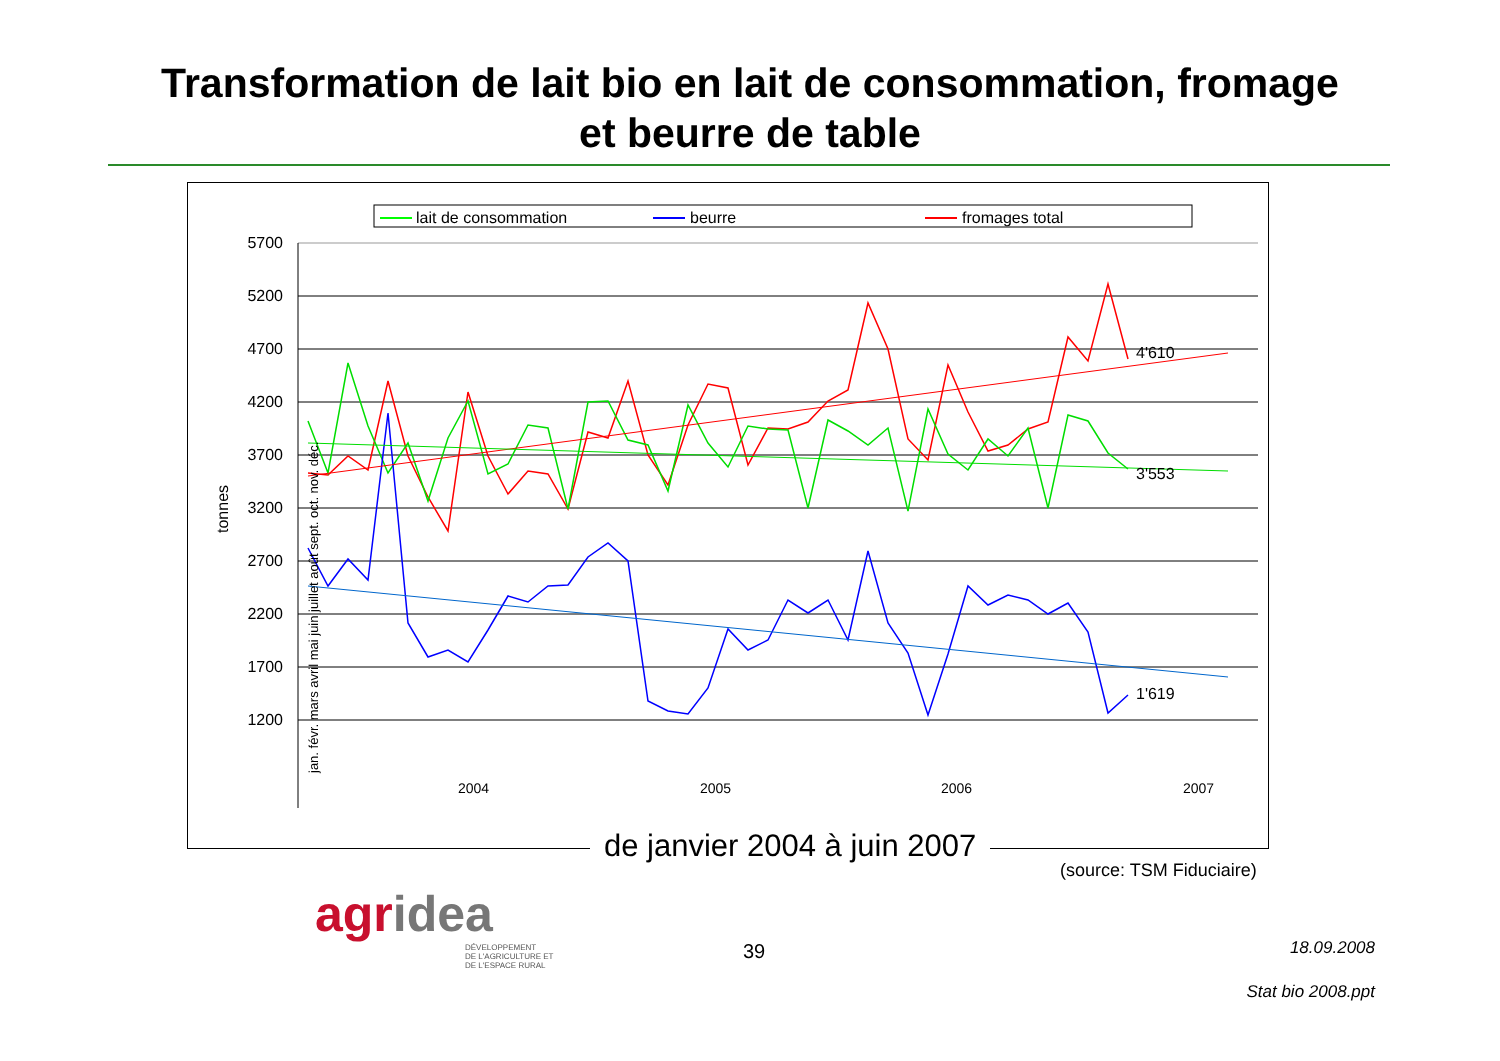Transformation de lait bio en lait de consommation, fromage
et beurre de table
lait de consommation
beurre
fromages total
5700
5200
4700
4200
3700
3200
2700
2200
1700
1200
tonnes
4'610
3'553
1'619
2004
2005
2006
2007
jan. févr. mars avril mai juin juillet août sept. oct. nov. déc.
de janvier 2004 à juin 2007
(source: TSM Fiduciaire)
agr idea
DÉVELOPPEMENT
DE L'AGRICULTURE ET
DE L'ESPACE RURAL
39 18.09.2008
Stat bio 2008.ppt